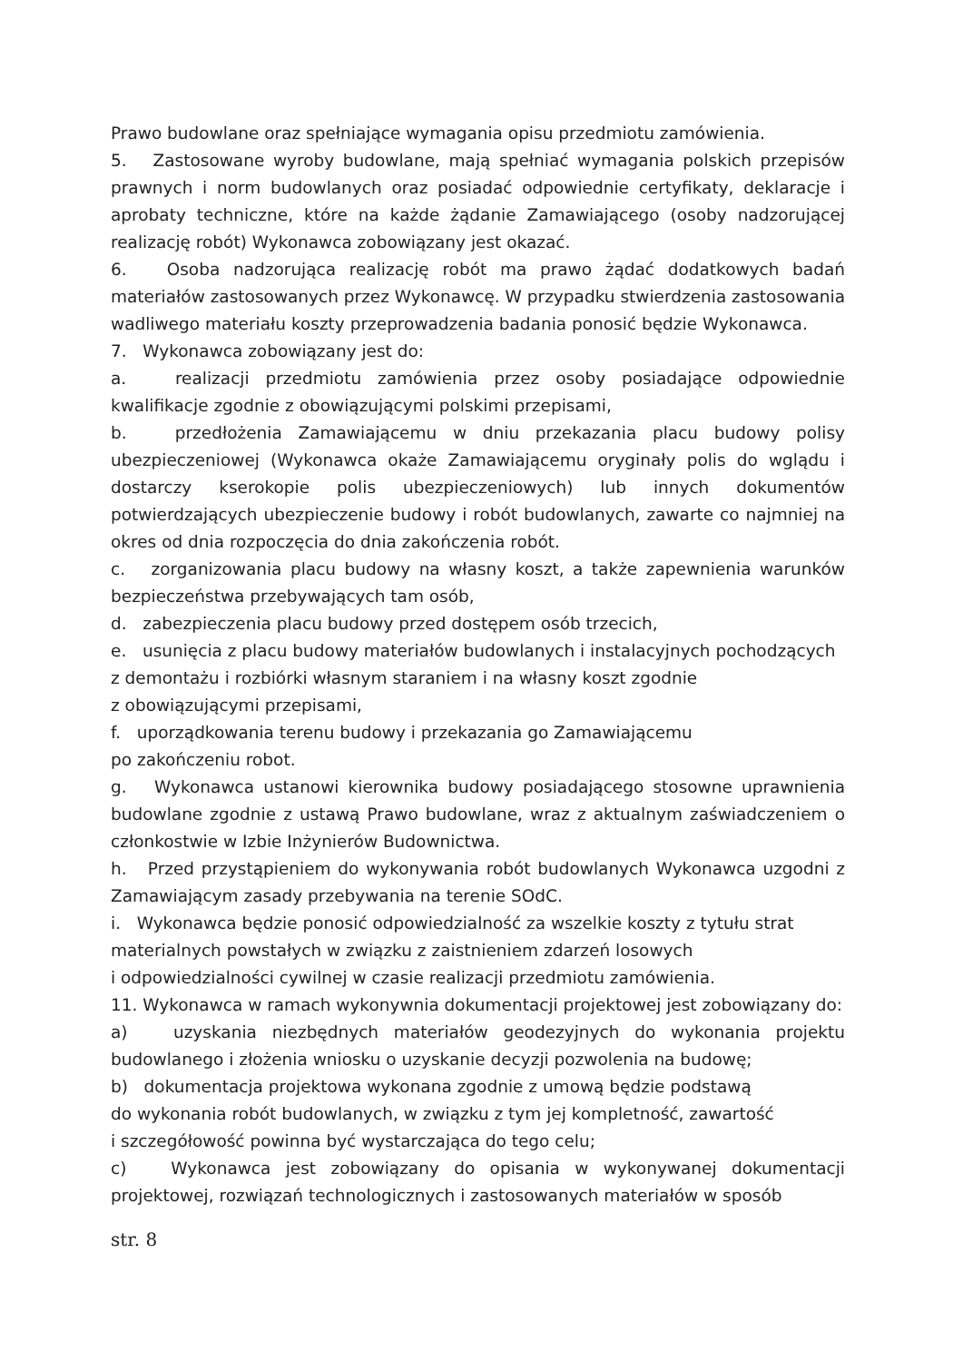Prawo budowlane oraz spełniające wymagania opisu przedmiotu zamówienia.
5. Zastosowane wyroby budowlane, mają spełniać wymagania polskich przepisów prawnych i norm budowlanych oraz posiadać odpowiednie certyfikaty, deklaracje i aprobaty techniczne, które na każde żądanie Zamawiającego (osoby nadzorującej realizację robót) Wykonawca zobowiązany jest okazać.
6. Osoba nadzorująca realizację robót ma prawo żądać dodatkowych badań materiałów zastosowanych przez Wykonawcę. W przypadku stwierdzenia zastosowania wadliwego materiału koszty przeprowadzenia badania ponosić będzie Wykonawca.
7. Wykonawca zobowiązany jest do:
a. realizacji przedmiotu zamówienia przez osoby posiadające odpowiednie kwalifikacje zgodnie z obowiązującymi polskimi przepisami,
b. przedłożenia Zamawiającemu w dniu przekazania placu budowy polisy ubezpieczeniowej (Wykonawca okaże Zamawiającemu oryginały polis do wglądu i dostarczy kserokopie polis ubezpieczeniowych) lub innych dokumentów potwierdzających ubezpieczenie budowy i robót budowlanych, zawarte co najmniej na okres od dnia rozpoczęcia do dnia zakończenia robót.
c. zorganizowania placu budowy na własny koszt, a także zapewnienia warunków bezpieczeństwa przebywających tam osób,
d. zabezpieczenia placu budowy przed dostępem osób trzecich,
e. usunięcia z placu budowy materiałów budowlanych i instalacyjnych pochodzących z demontażu i rozbiórki własnym staraniem i na własny koszt zgodnie
z obowiązującymi przepisami,
f. uporządkowania terenu budowy i przekazania go Zamawiającemu
po zakończeniu robot.
g. Wykonawca ustanowi kierownika budowy posiadającego stosowne uprawnienia budowlane zgodnie z ustawą Prawo budowlane, wraz z aktualnym zaświadczeniem o członkostwie w Izbie Inżynierów Budownictwa.
h. Przed przystąpieniem do wykonywania robót budowlanych Wykonawca uzgodni z Zamawiającym zasady przebywania na terenie SOdC.
i. Wykonawca będzie ponosić odpowiedzialność za wszelkie koszty z tytułu strat materialnych powstałych w związku z zaistnieniem zdarzeń losowych
i odpowiedzialności cywilnej w czasie realizacji przedmiotu zamówienia.
11. Wykonawca w ramach wykonywnia dokumentacji projektowej jest zobowiązany do:
a) uzyskania niezbędnych materiałów geodezyjnych do wykonania projektu budowlanego i złożenia wniosku o uzyskanie decyzji pozwolenia na budowę;
b) dokumentacja projektowa wykonana zgodnie z umową będzie podstawą
do wykonania robót budowlanych, w związku z tym jej kompletność, zawartość
i szczegółowość powinna być wystarczająca do tego celu;
c) Wykonawca jest zobowiązany do opisania w wykonywanej dokumentacji projektowej, rozwiązań technologicznych i zastosowanych materiałów w sposób
str. 8